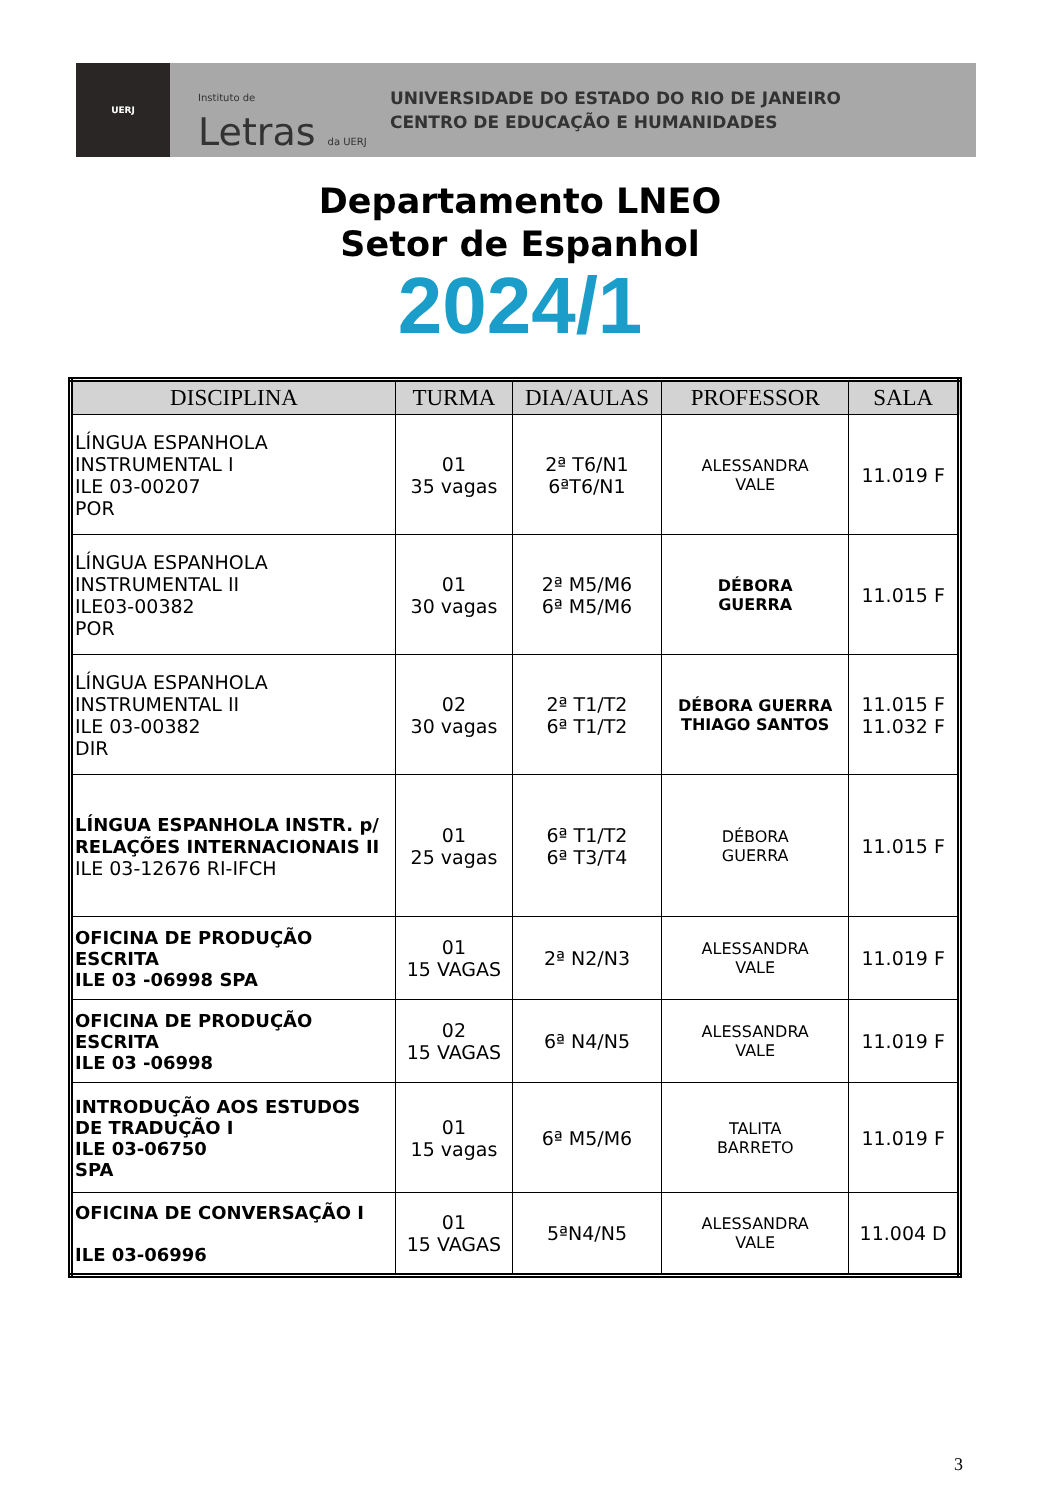UERJ
Instituto de Letras da UERJ
UNIVERSIDADE DO ESTADO DO RIO DE JANEIRO
CENTRO DE EDUCAÇÃO E HUMANIDADES
Departamento LNEO
Setor de Espanhol
2024/1
| DISCIPLINA | TURMA | DIA/AULAS | PROFESSOR | SALA |
| --- | --- | --- | --- | --- |
| LÍNGUA ESPANHOLA INSTRUMENTAL I ILE 03-00207 POR | 01 35 vagas | 2ª T6/N1 6ªT6/N1 | ALESSANDRA VALE | 11.019 F |
| LÍNGUA ESPANHOLA INSTRUMENTAL II ILE03-00382 POR | 01 30 vagas | 2ª M5/M6 6ª M5/M6 | DÉBORA GUERRA | 11.015 F |
| LÍNGUA ESPANHOLA INSTRUMENTAL II ILE 03-00382 DIR | 02 30 vagas | 2ª T1/T2 6ª T1/T2 | DÉBORA GUERRA THIAGO SANTOS | 11.015 F 11.032 F |
| LÍNGUA ESPANHOLA INSTR. p/ RELAÇÕES INTERNACIONAIS II ILE 03-12676 RI-IFCH | 01 25 vagas | 6ª T1/T2 6ª T3/T4 | DÉBORA GUERRA | 11.015 F |
| OFICINA DE PRODUÇÃO ESCRITA ILE 03 -06998 SPA | 01 15 VAGAS | 2ª N2/N3 | ALESSANDRA VALE | 11.019 F |
| OFICINA DE PRODUÇÃO ESCRITA ILE 03 -06998 | 02 15 VAGAS | 6ª N4/N5 | ALESSANDRA VALE | 11.019 F |
| INTRODUÇÃO AOS ESTUDOS DE TRADUÇÃO I ILE 03-06750 SPA | 01 15 vagas | 6ª M5/M6 | TALITA BARRETO | 11.019 F |
| OFICINA DE CONVERSAÇÃO I ILE 03-06996 | 01 15 VAGAS | 5ªN4/N5 | ALESSANDRA VALE | 11.004 D |
3